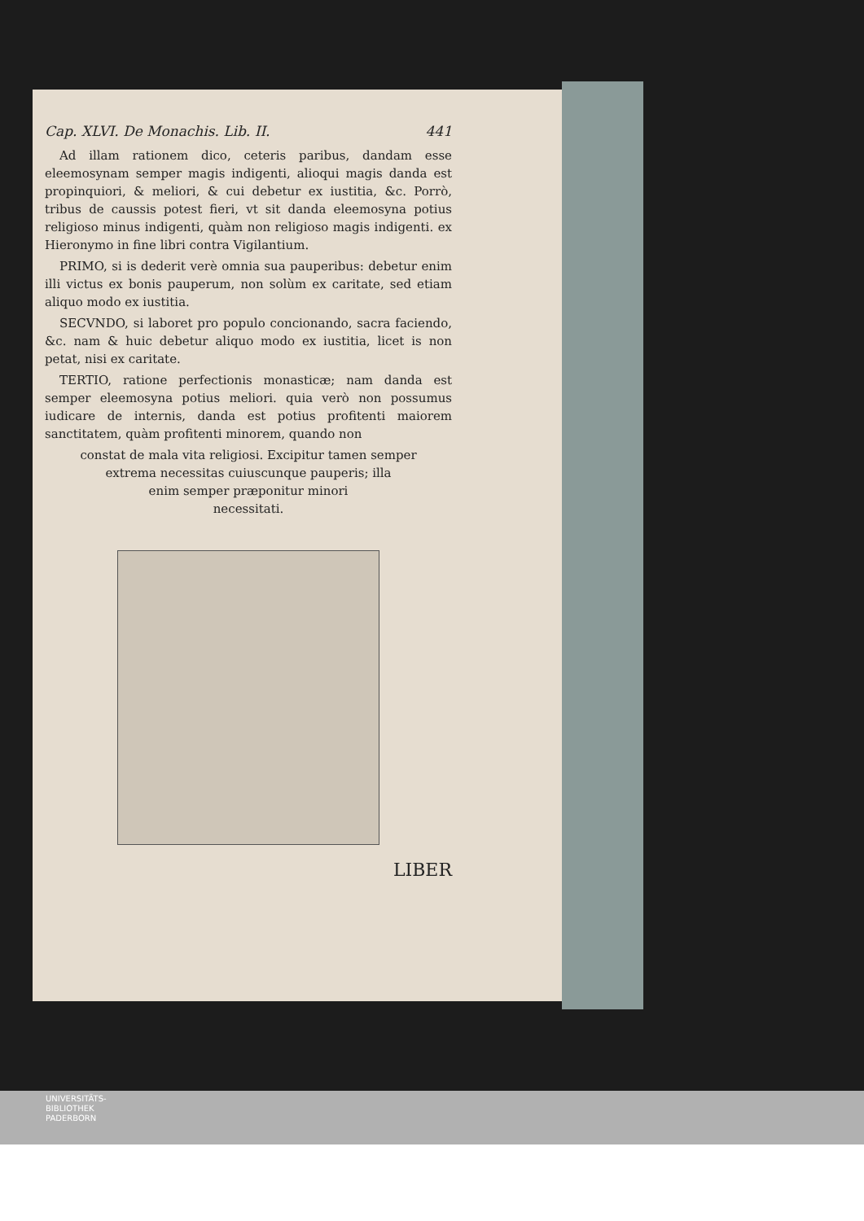Cap. XLVI. De Monachis. Lib. II. 441
Ad illam rationem dico, ceteris paribus, dandam esse eleemosynam semper magis indigenti, alioqui magis danda est propinquiori, & meliori, & cui debetur ex iustitia, &c. Porrò, tribus de caussis potest fieri, vt sit danda eleemosyna potius religioso minus indigenti, quàm non religioso magis indigenti. ex Hieronymo in fine libri contra Vigilantium.
PRIMO, si is dederit verè omnia sua pauperibus: debetur enim illi victus ex bonis pauperum, non solùm ex caritate, sed etiam aliquo modo ex iustitia.
SECVNDO, si laboret pro populo concionando, sacra faciendo, &c. nam & huic debetur aliquo modo ex iustitia, licet is non petat, nisi ex caritate.
TERTIO, ratione perfectionis monasticæ; nam danda est semper eleemosyna potius meliori. quia verò non possumus iudicare de internis, danda est potius profitenti maiorem sanctitatem, quàm profitenti minorem, quando non
constat de mala vita religiosi. Excipitur tamen semper
extrema necessitas cuiuscunque pauperis; illa
enim semper præponitur minori
necessitati.
LIBER
UNIVERSITÄTS-
BIBLIOTHEK
PADERBORN